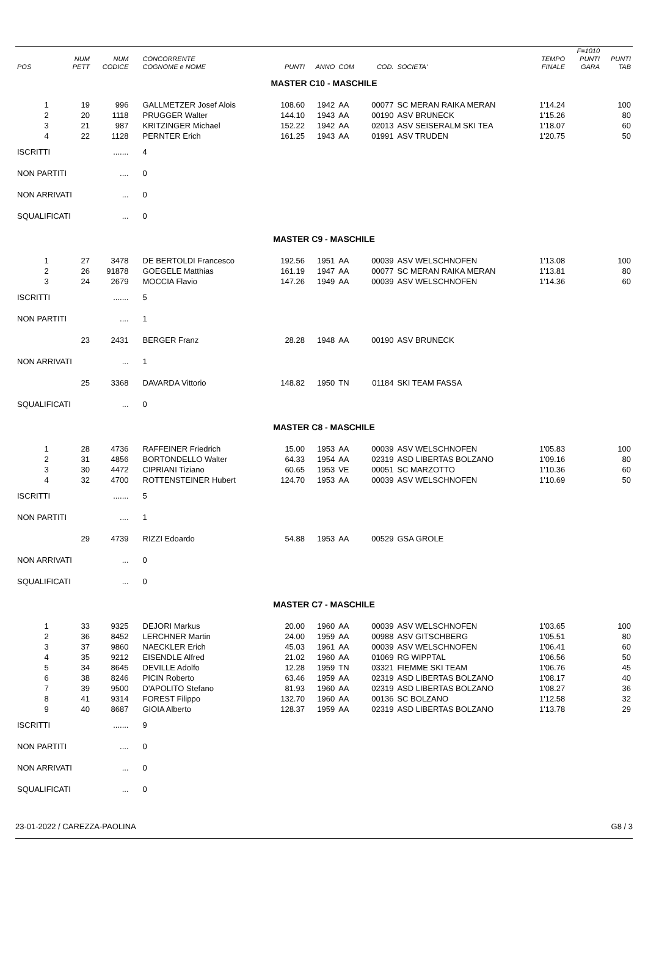| POS | NUM PETT | NUM CODICE | CONCORRENTE COGNOME e NOME | PUNTI | ANNO | COM | COD. | SOCIETA' | TEMPO FINALE | F=1010 PUNTI GARA | PUNTI TAB |
| --- | --- | --- | --- | --- | --- | --- | --- | --- | --- | --- | --- |
| MASTER C10 - MASCHILE | | | | | | | | | | | |
| 1 | 19 | 996 | GALLMETZER Josef Alois | 108.60 | 1942 | AA | 00077 | SC MERAN RAIKA MERAN | 1'14.24 | | 100 |
| 2 | 20 | 1118 | PRUGGER Walter | 144.10 | 1943 | AA | 00190 | ASV BRUNECK | 1'15.26 | | 80 |
| 3 | 21 | 987 | KRITZINGER Michael | 152.22 | 1942 | AA | 02013 | ASV SEISERALM SKI TEA | 1'18.07 | | 60 |
| 4 | 22 | 1128 | PERNTER Erich | 161.25 | 1943 | AA | 01991 | ASV TRUDEN | 1'20.75 | | 50 |
| ISCRITTI | | ....... | 4 | | | | | | | | |
| NON PARTITI | | .... | 0 | | | | | | | | |
| NON ARRIVATI | | ... | 0 | | | | | | | | |
| SQUALIFICATI | | ... | 0 | | | | | | | | |
| MASTER C9 - MASCHILE | | | | | | | | | | | |
| 1 | 27 | 3478 | DE BERTOLDI Francesco | 192.56 | 1951 | AA | 00039 | ASV WELSCHNOFEN | 1'13.08 | | 100 |
| 2 | 26 | 91878 | GOEGELE Matthias | 161.19 | 1947 | AA | 00077 | SC MERAN RAIKA MERAN | 1'13.81 | | 80 |
| 3 | 24 | 2679 | MOCCIA Flavio | 147.26 | 1949 | AA | 00039 | ASV WELSCHNOFEN | 1'14.36 | | 60 |
| ISCRITTI | | ....... | 5 | | | | | | | | |
| NON PARTITI | | .... | 1 | | | | | | | | |
| | 23 | 2431 | BERGER Franz | 28.28 | 1948 | AA | 00190 | ASV BRUNECK | | | |
| NON ARRIVATI | | ... | 1 | | | | | | | | |
| | 25 | 3368 | DAVARDA Vittorio | 148.82 | 1950 | TN | 01184 | SKI TEAM FASSA | | | |
| SQUALIFICATI | | ... | 0 | | | | | | | | |
| MASTER C8 - MASCHILE | | | | | | | | | | | |
| 1 | 28 | 4736 | RAFFEINER Friedrich | 15.00 | 1953 | AA | 00039 | ASV WELSCHNOFEN | 1'05.83 | | 100 |
| 2 | 31 | 4856 | BORTONDELLO Walter | 64.33 | 1954 | AA | 02319 | ASD LIBERTAS BOLZANO | 1'09.16 | | 80 |
| 3 | 30 | 4472 | CIPRIANI Tiziano | 60.65 | 1953 | VE | 00051 | SC MARZOTTO | 1'10.36 | | 60 |
| 4 | 32 | 4700 | ROTTENSTEINER Hubert | 124.70 | 1953 | AA | 00039 | ASV WELSCHNOFEN | 1'10.69 | | 50 |
| ISCRITTI | | ....... | 5 | | | | | | | | |
| NON PARTITI | | .... | 1 | | | | | | | | |
| | 29 | 4739 | RIZZI Edoardo | 54.88 | 1953 | AA | 00529 | GSA GROLE | | | |
| NON ARRIVATI | | ... | 0 | | | | | | | | |
| SQUALIFICATI | | ... | 0 | | | | | | | | |
| MASTER C7 - MASCHILE | | | | | | | | | | | |
| 1 | 33 | 9325 | DEJORI Markus | 20.00 | 1960 | AA | 00039 | ASV WELSCHNOFEN | 1'03.65 | | 100 |
| 2 | 36 | 8452 | LERCHNER Martin | 24.00 | 1959 | AA | 00988 | ASV GITSCHBERG | 1'05.51 | | 80 |
| 3 | 37 | 9860 | NAECKLER Erich | 45.03 | 1961 | AA | 00039 | ASV WELSCHNOFEN | 1'06.41 | | 60 |
| 4 | 35 | 9212 | EISENDLE Alfred | 21.02 | 1960 | AA | 01069 | RG WIPPTAL | 1'06.56 | | 50 |
| 5 | 34 | 8645 | DEVILLE Adolfo | 12.28 | 1959 | TN | 03321 | FIEMME SKI TEAM | 1'06.76 | | 45 |
| 6 | 38 | 8246 | PICIN Roberto | 63.46 | 1959 | AA | 02319 | ASD LIBERTAS BOLZANO | 1'08.17 | | 40 |
| 7 | 39 | 9500 | D'APOLITO Stefano | 81.93 | 1960 | AA | 02319 | ASD LIBERTAS BOLZANO | 1'08.27 | | 36 |
| 8 | 41 | 9314 | FOREST Filippo | 132.70 | 1960 | AA | 00136 | SC BOLZANO | 1'12.58 | | 32 |
| 9 | 40 | 8687 | GIOIA Alberto | 128.37 | 1959 | AA | 02319 | ASD LIBERTAS BOLZANO | 1'13.78 | | 29 |
| ISCRITTI | | ....... | 9 | | | | | | | | |
| NON PARTITI | | .... | 0 | | | | | | | | |
| NON ARRIVATI | | ... | 0 | | | | | | | | |
| SQUALIFICATI | | ... | 0 | | | | | | | | |
23-01-2022 / CAREZZA-PAOLINA G8 / 3